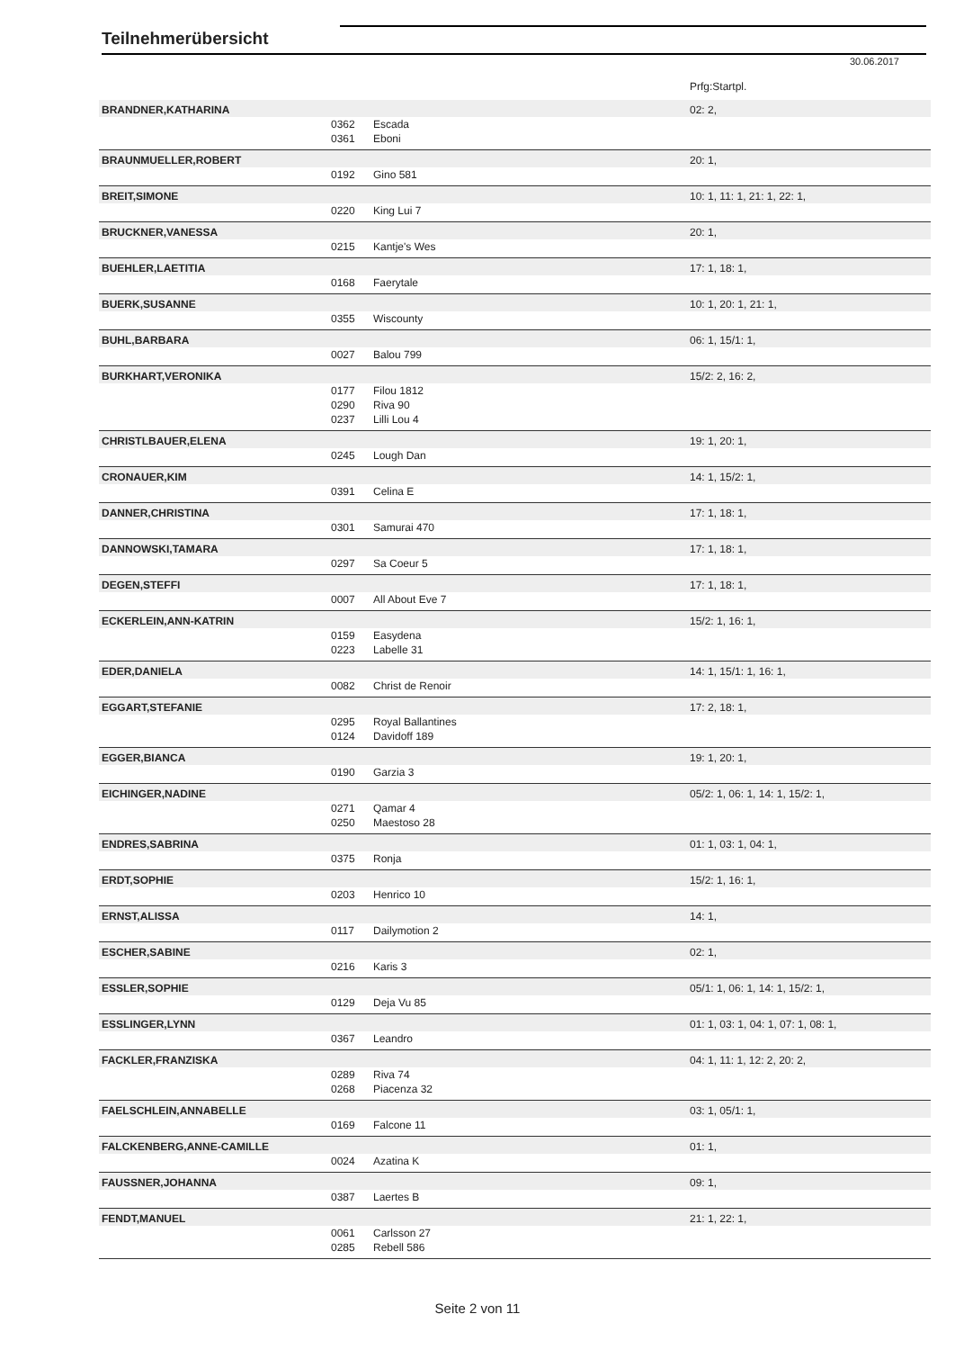Teilnehmerübersicht
30.06.2017
| | | | Prfg:Startpl. |
| BRANDNER,KATHARINA | | | 02: 2, |
| | 0362 | Escada | |
| | 0361 | Eboni | |
| BRAUNMUELLER,ROBERT | | | 20: 1, |
| | 0192 | Gino 581 | |
| BREIT,SIMONE | | | 10: 1, 11: 1, 21: 1, 22: 1, |
| | 0220 | King Lui 7 | |
| BRUCKNER,VANESSA | | | 20: 1, |
| | 0215 | Kantje's Wes | |
| BUEHLER,LAETITIA | | | 17: 1, 18: 1, |
| | 0168 | Faerytale | |
| BUERK,SUSANNE | | | 10: 1, 20: 1, 21: 1, |
| | 0355 | Wiscounty | |
| BUHL,BARBARA | | | 06: 1, 15/1: 1, |
| | 0027 | Balou 799 | |
| BURKHART,VERONIKA | | | 15/2: 2, 16: 2, |
| | 0177 | Filou 1812 | |
| | 0290 | Riva 90 | |
| | 0237 | Lilli Lou 4 | |
| CHRISTLBAUER,ELENA | | | 19: 1, 20: 1, |
| | 0245 | Lough Dan | |
| CRONAUER,KIM | | | 14: 1, 15/2: 1, |
| | 0391 | Celina E | |
| DANNER,CHRISTINA | | | 17: 1, 18: 1, |
| | 0301 | Samurai 470 | |
| DANNOWSKI,TAMARA | | | 17: 1, 18: 1, |
| | 0297 | Sa Coeur 5 | |
| DEGEN,STEFFI | | | 17: 1, 18: 1, |
| | 0007 | All About Eve 7 | |
| ECKERLEIN,ANN-KATRIN | | | 15/2: 1, 16: 1, |
| | 0159 | Easydena | |
| | 0223 | Labelle 31 | |
| EDER,DANIELA | | | 14: 1, 15/1: 1, 16: 1, |
| | 0082 | Christ de Renoir | |
| EGGART,STEFANIE | | | 17: 2, 18: 1, |
| | 0295 | Royal Ballantines | |
| | 0124 | Davidoff 189 | |
| EGGER,BIANCA | | | 19: 1, 20: 1, |
| | 0190 | Garzia 3 | |
| EICHINGER,NADINE | | | 05/2: 1, 06: 1, 14: 1, 15/2: 1, |
| | 0271 | Qamar 4 | |
| | 0250 | Maestoso 28 | |
| ENDRES,SABRINA | | | 01: 1, 03: 1, 04: 1, |
| | 0375 | Ronja | |
| ERDT,SOPHIE | | | 15/2: 1, 16: 1, |
| | 0203 | Henrico 10 | |
| ERNST,ALISSA | | | 14: 1, |
| | 0117 | Dailymotion 2 | |
| ESCHER,SABINE | | | 02: 1, |
| | 0216 | Karis 3 | |
| ESSLER,SOPHIE | | | 05/1: 1, 06: 1, 14: 1, 15/2: 1, |
| | 0129 | Deja Vu 85 | |
| ESSLINGER,LYNN | | | 01: 1, 03: 1, 04: 1, 07: 1, 08: 1, |
| | 0367 | Leandro | |
| FACKLER,FRANZISKA | | | 04: 1, 11: 1, 12: 2, 20: 2, |
| | 0289 | Riva 74 | |
| | 0268 | Piacenza 32 | |
| FAELSCHLEIN,ANNABELLE | | | 03: 1, 05/1: 1, |
| | 0169 | Falcone 11 | |
| FALCKENBERG,ANNE-CAMILLE | | | 01: 1, |
| | 0024 | Azatina K | |
| FAUSSNER,JOHANNA | | | 09: 1, |
| | 0387 | Laertes B | |
| FENDT,MANUEL | | | 21: 1, 22: 1, |
| | 0061 | Carlsson 27 | |
| | 0285 | Rebell 586 | |
Seite 2 von 11